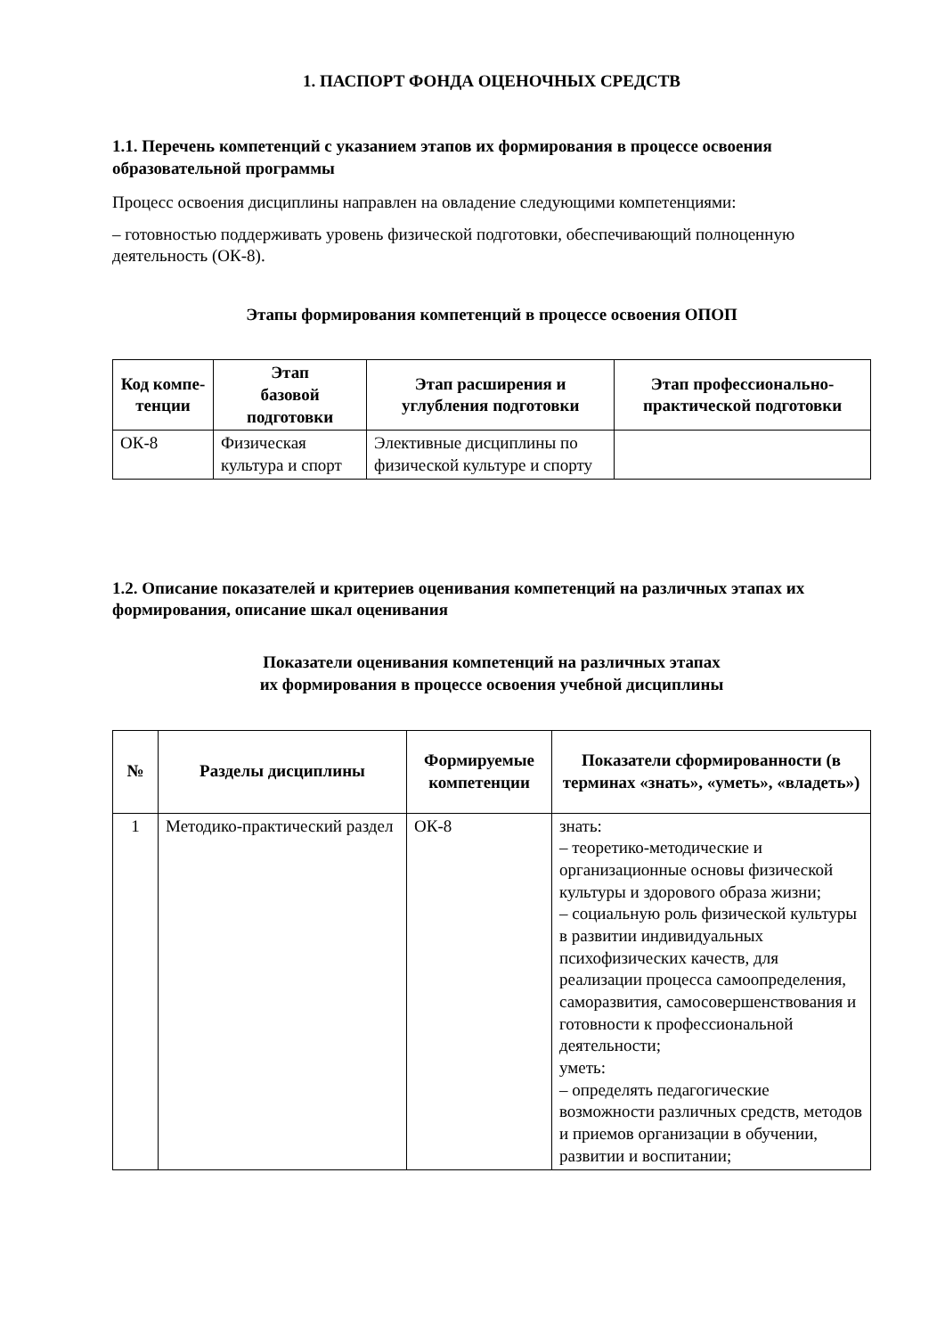1. ПАСПОРТ ФОНДА ОЦЕНОЧНЫХ СРЕДСТВ
1.1. Перечень компетенций с указанием этапов их формирования в процессе освоения образовательной программы
Процесс освоения дисциплины направлен на овладение следующими компетенциями:
– готовностью поддерживать уровень физической подготовки, обеспечивающий полноценную деятельность (ОК-8).
Этапы формирования компетенций в процессе освоения ОПОП
| Код компе- тенции | Этап базовой подготовки | Этап расширения и углубления подготовки | Этап профессионально-практической подготовки |
| --- | --- | --- | --- |
| ОК-8 | Физическая культура и спорт | Элективные дисциплины по физической культуре и спорту | |
1.2. Описание показателей и критериев оценивания компетенций на различных этапах их формирования, описание шкал оценивания
Показатели оценивания компетенций на различных этапах
их формирования в процессе освоения учебной дисциплины
| № | Разделы дисциплины | Формируемые компетенции | Показатели сформированности (в терминах «знать», «уметь», «владеть») |
| --- | --- | --- | --- |
| 1 | Методико-практический раздел | ОК-8 | знать: – теоретико-методические и организационные основы физической культуры и здорового образа жизни; – социальную роль физической культуры в развитии индивидуальных психофизических качеств, для реализации процесса самоопределения, саморазвития, самосовершенствования и готовности к профессиональной деятельности; уметь: – определять педагогические возможности различных средств, методов и приемов организации в обучении, развитии и воспитании; |